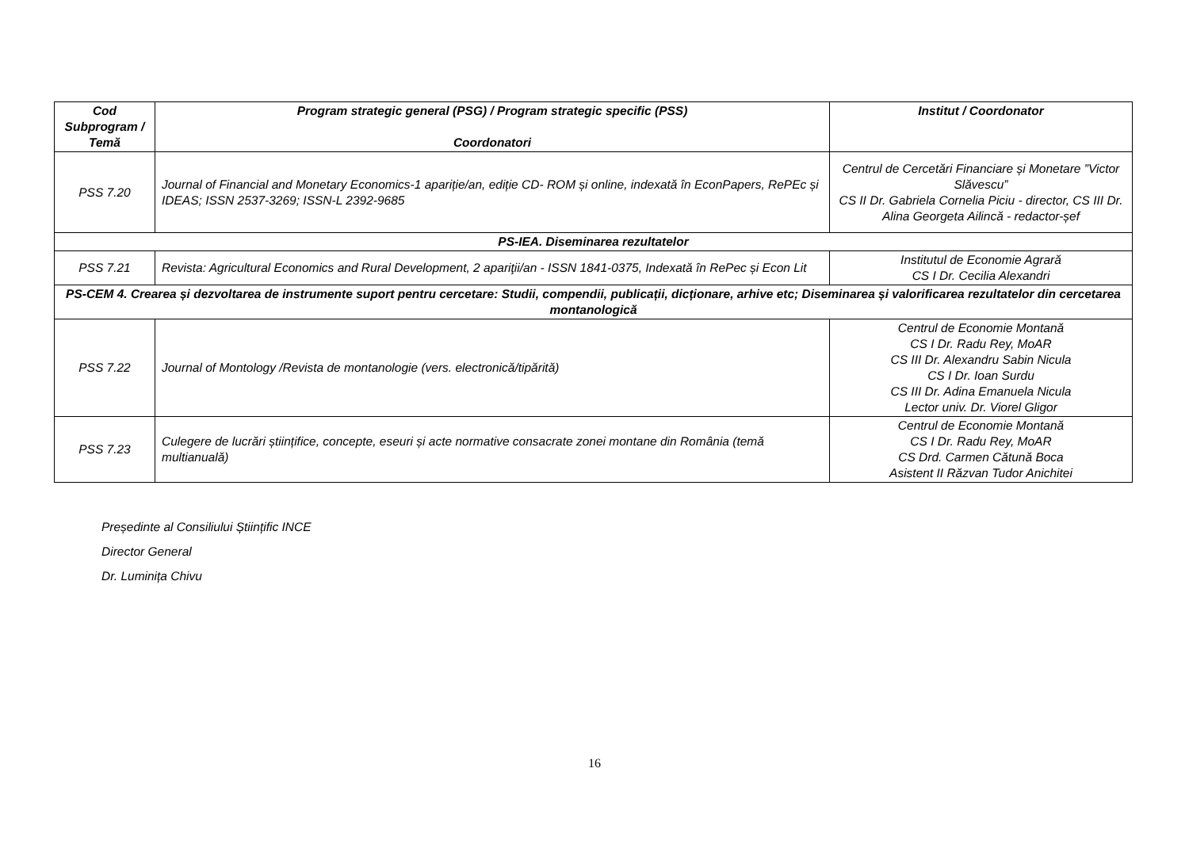| Cod Subprogram / Temă | Program strategic general (PSG) / Program strategic specific (PSS) Coordonatori | Institut / Coordonator |
| --- | --- | --- |
| PSS 7.20 | Journal of Financial and Monetary Economics-1 apariție/an, ediție CD- ROM și online, indexată în EconPapers, RePEc și IDEAS; ISSN 2537-3269; ISSN-L 2392-9685 | Centrul de Cercetări Financiare și Monetare ”Victor Slăvescu” CS II Dr. Gabriela Cornelia Piciu - director, CS III Dr. Alina Georgeta Ailincă - redactor-șef |
| PS-IEA. Diseminarea rezultatelor | | |
| PSS 7.21 | Revista: Agricultural Economics and Rural Development, 2 apariţii/an - ISSN 1841-0375, Indexată în RePec și Econ Lit | Institutul de Economie Agrară CS I Dr. Cecilia Alexandri |
| PS-CEM 4. Crearea și dezvoltarea de instrumente suport pentru cercetare: Studii, compendii, publicații, dicționare, arhive etc; Diseminarea și valorificarea rezultatelor din cercetarea montanologică | | |
| PSS 7.22 | Journal of Montology /Revista de montanologie (vers. electronică/tipărită) | Centrul de Economie Montană CS I Dr. Radu Rey, MoAR CS III Dr. Alexandru Sabin Nicula CS I Dr. Ioan Surdu CS III Dr. Adina Emanuela Nicula Lector univ. Dr. Viorel Gligor |
| PSS 7.23 | Culegere de lucrări științifice, concepte, eseuri și acte normative consacrate zonei montane din România (temă multianuală) | Centrul de Economie Montană CS I Dr. Radu Rey, MoAR CS Drd. Carmen Cătună Boca Asistent II Răzvan Tudor Anichitei |
Președinte al Consiliului Științific INCE
Director General
Dr. Luminița Chivu
16